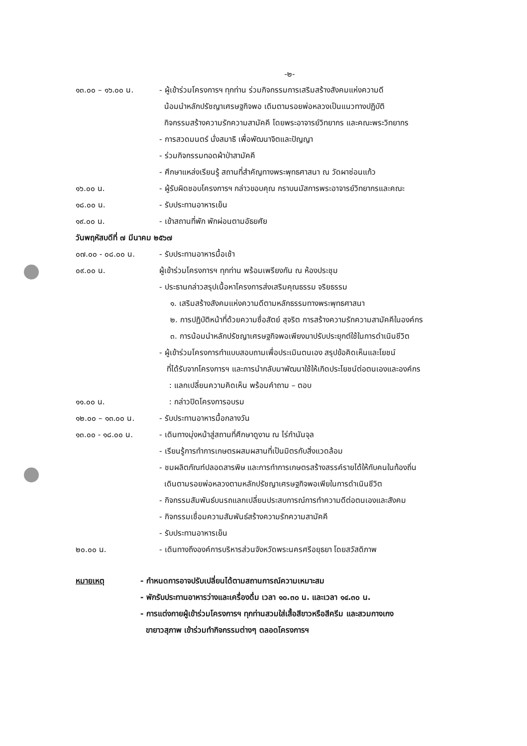-๒-
๑๓.๐๐ – ๑๖.๐๐ น. - ผู้เข้าร่วมโครงการฯ ทุกท่าน ร่วมกิจกรรมการเสริมสร้างสังคมแห่งความดี
น้อมนำหลักปรัชญาเศรษฐกิจพอ เดิมตามรอยพ่อหลวงเป็นแนวทางปฏิบัติ
กิจกรรมสร้างความรักความสามัคคี โดยพระอาจารย์วิทยากร และคณะพระวิทยากร
- การสวดมนตร์ นั่งสมาธิ เพื่อพัฒนาจิตและปัญญา
- ร่วมกิจกรรมทอดผ้าป่าสามัคคี
- ศึกษาแหล่งเรียนรู้ สถานที่สำคัญทางพระพุทธศาสนา ณ วัดผาซ่อนแก้ว
๑๖.๐๐ น. - ผู้รับผิดชอบโครงการฯ กล่าวขอบคุณ กราบนมัสการพระอาจารย์วิทยากรและคณะ
๑๘.๐๐ น. - รับประทานอาหารเย็น
๑๙.๐๐ น. - เข้าสถานที่พัก พักผ่อนตามอัธยศัย
วันพฤหัสบดีที่ ๗ มีนาคม ๒๕๖๗
๐๗.๐๐ - ๐๘.๐๐ น. - รับประทานอาหารมื้อเช้า
๐๙.๐๐ น. ผู้เข้าร่วมโครงการฯ ทุกท่าน พร้อมเพรียงกัน ณ ห้องประชุม
- ประธานกล่าวสรุปเนื้อหาโครงการส่งเสริมคุณธรรม จริยธรรม
๑. เสริมสร้างสังคมแห่งความดีตามหลักธรรมทางพระพุทธศาสนา
๒. การปฏิบัติหน้าที่ด้วยความซื่อสัตย์ สุจริต การสร้างความรักความสามัคคีในองค์กร
๓. การน้อมนำหลักปรัชญาเศรษฐกิจพอเพียงมาปรับประยุกต์ใช้ในการดำเนินชีวิต
- ผู้เข้าร่วมโครงการทำแบบสอบถามเพื่อประเมินตนเอง สรุปข้อคิดเห็นและโยชน์
ที่ได้รับจากโครงการฯ และการนำกลับมาพัฒนาใช้ให้เกิดประโยชน์ต่อตนเองและองค์กร
: แลกเปลี่ยนความคิดเห็น พร้อมคำถาม – ตอบ
๑๑.๐๐ น. : กล่าวปิดโครงการอบรม
๑๒.๐๐ – ๑๓.๐๐ น. - รับประทานอาหารมื้อกลางวัน
๑๓.๐๐ - ๑๘.๐๐ น. - เดินทางมุ่งหน้าสู่สถานที่ศึกษาดูงาน ณ ไร่กำนันจุล
- เรียนรู้การทำการเกษตรผสมผสานที่เป็นมิตรกับสิ่งแวดล้อม
- ชมผลิตภัณฑ์ปลอดสารพิษ และการทำการเกษตรสร้างสรรค์รายได้ให้กับคนในท้องถิ่น
เดินตามรอยพ่อหลวงตามหลักปรัชญาเศรษฐกิจพอเพียในการดำเนินชีวิต
- กิจกรรมสัมพันธ์บนรถแลกเปลี่ยนประสบการณ์การทำความดีต่อตนเองและสังคม
- กิจกรรมเชื่อมความสัมพันธ์สร้างความรักความสามัคคี
- รับประทานอาหารเย็น
๒๐.๐๐ น. - เดินทางถึงองค์การบริหารส่วนจังหวัดพระนครศรีอยุธยา โดยสวัสดิภาพ
หมายเหตุ - กำหนดการอาจปรับเปลี่ยนได้ตามสถานการณ์ความเหมาะสม
- พักรับประทานอาหารว่างและเครื่องดื่ม เวลา ๑๐.๓๐ น. และเวลา ๑๔.๓๐ น.
- การแต่งกายผู้เข้าร่วมโครงการฯ ทุกท่านสวมใส่เสื้อสีขาวหรือสีครีม และสวมกางเกง
ขายาวสุภาพ เข้าร่วมทำกิจกรรมต่างๆ ตลอดโครงการฯ